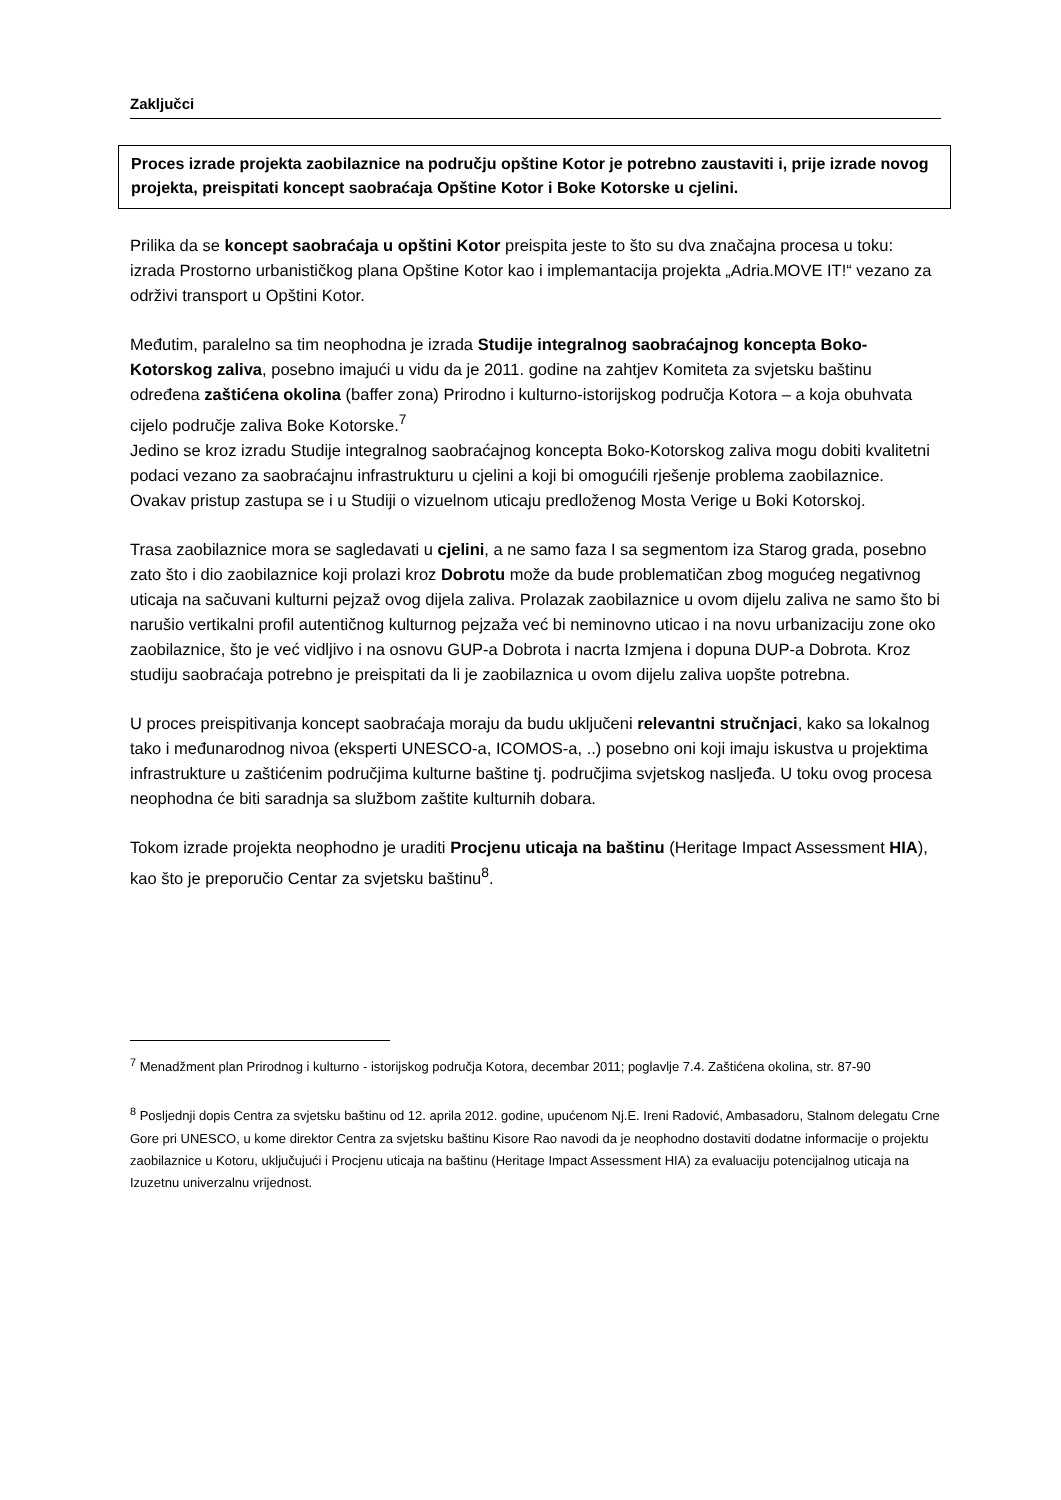Zaključci
Proces izrade projekta zaobilaznice na području opštine Kotor je potrebno zaustaviti i, prije izrade novog projekta, preispitati koncept saobraćaja Opštine Kotor i Boke Kotorske u cjelini.
Prilika da se koncept saobraćaja u opštini Kotor preispita jeste to što su dva značajna procesa u toku: izrada Prostorno urbanističkog plana Opštine Kotor kao i implemantacija projekta „Adria.MOVE IT!“ vezano za održivi transport u Opštini Kotor.
Međutim, paralelno sa tim neophodna je izrada Studije integralnog saobraćajnog koncepta Boko-Kotorskog zaliva, posebno imajući u vidu da je 2011. godine na zahtjev Komiteta za svjetsku baštinu određena zaštićena okolina (baffer zona) Prirodno i kulturno-istorijskog područja Kotora – a koja obuhvata cijelo područje zaliva Boke Kotorske.<sup>7</sup>
Jedino se kroz izradu Studije integralnog saobraćajnog koncepta Boko-Kotorskog zaliva mogu dobiti kvalitetni podaci vezano za saobraćajnu infrastrukturu u cjelini a koji bi omogućili rješenje problema zaobilaznice. Ovakav pristup zastupa se i u Studiji o vizuelnom uticaju predloženog Mosta Verige u Boki Kotorskoj.
Trasa zaobilaznice mora se sagledavati u cjelini, a ne samo faza I sa segmentom iza Starog grada, posebno zato što i dio zaobilaznice koji prolazi kroz Dobrotu može da bude problematičan zbog mogućeg negativnog uticaja na sačuvani kulturni pejzaž ovog dijela zaliva. Prolazak zaobilaznice u ovom dijelu zaliva ne samo što bi narušio vertikalni profil autentičnog kulturnog pejzaža već bi neminovno uticao i na novu urbanizaciju zone oko zaobilaznice, što je već vidljivo i na osnovu GUP-a Dobrota i nacrta Izmjena i dopuna DUP-a Dobrota. Kroz studiju saobraćaja potrebno je preispitati da li je zaobilaznica u ovom dijelu zaliva uopšte potrebna.
U proces preispitivanja koncept saobraćaja moraju da budu uključeni relevantni stručnjaci, kako sa lokalnog tako i međunarodnog nivoa (eksperti UNESCO-a, ICOMOS-a, ..) posebno oni koji imaju iskustva u projektima infrastrukture u zaštićenim područjima kulturne baštine tj. područjima svjetskog nasljeđa. U toku ovog procesa neophodna će biti saradnja sa službom zaštite kulturnih dobara.
Tokom izrade projekta neophodno je uraditi Procjenu uticaja na baštinu (Heritage Impact Assessment HIA), kao što je preporučio Centar za svjetsku baštinu<sup>8</sup>.
<sup>7</sup> Menadžment plan Prirodnog i kulturno - istorijskog područja Kotora, decembar 2011; poglavlje 7.4. Zaštićena okolina, str. 87-90
<sup>8</sup> Posljednji dopis Centra za svjetsku baštinu od 12. aprila 2012. godine, upućenom Nj.E. Ireni Radović, Ambasadoru, Stalnom delegatu Crne Gore pri UNESCO, u kome direktor Centra za svjetsku baštinu Kisore Rao navodi da je neophodno dostaviti dodatne informacije o projektu zaobilaznice u Kotoru, uključujući i Procjenu uticaja na baštinu (Heritage Impact Assessment HIA) za evaluaciju potencijalnog uticaja na Izuzetnu univerzalnu vrijednost.